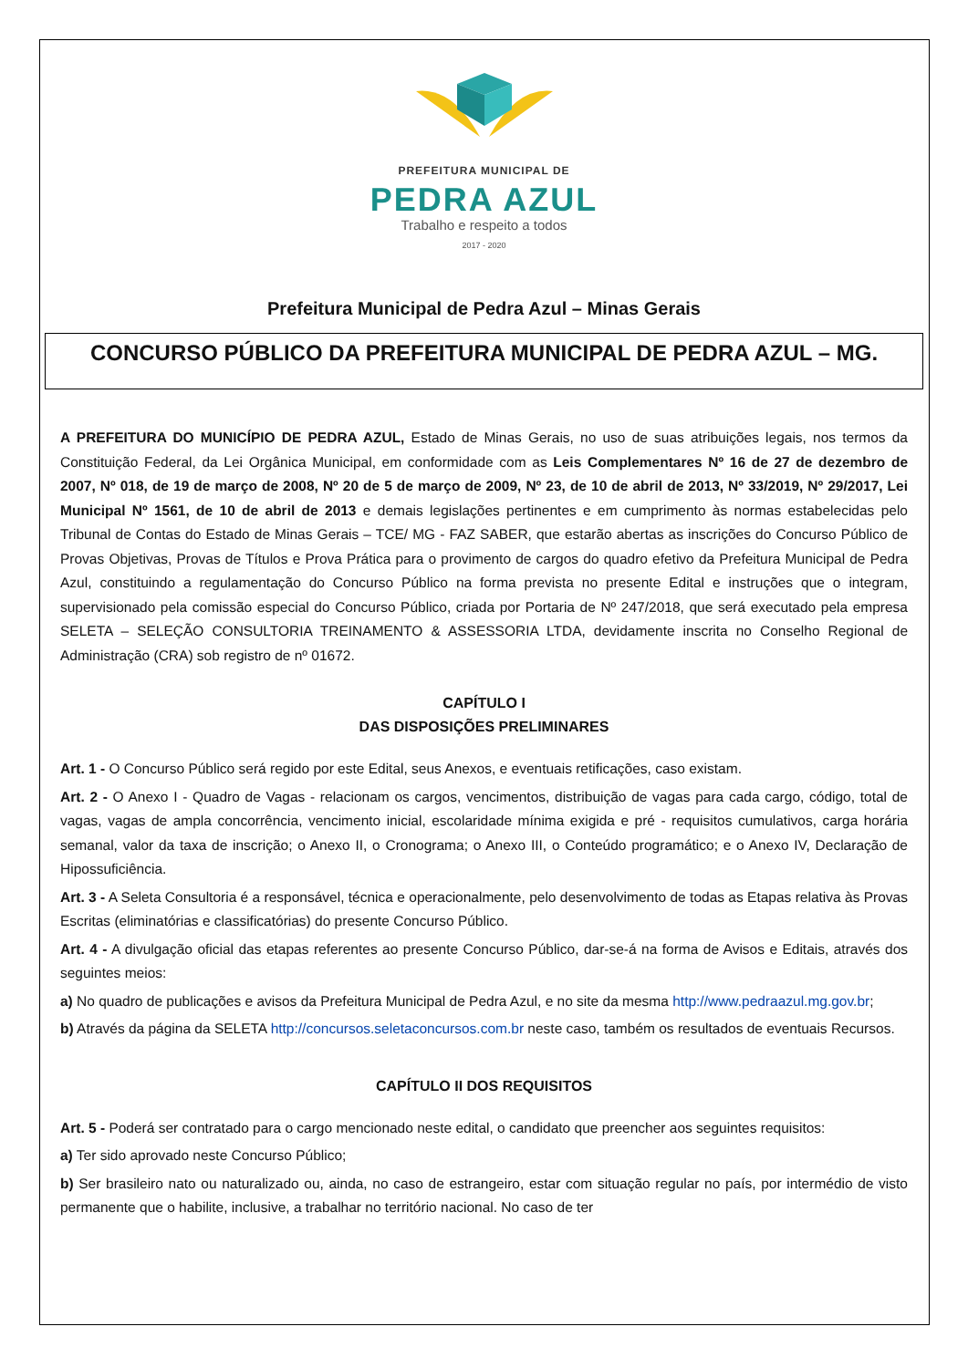PREFEITURA MUNICIPAL DE
PEDRA AZUL
Trabalho e respeito a todos
2017 - 2020
Prefeitura Municipal de Pedra Azul – Minas Gerais
CONCURSO PÚBLICO DA PREFEITURA MUNICIPAL DE PEDRA AZUL – MG.
A PREFEITURA DO MUNICÍPIO DE PEDRA AZUL, Estado de Minas Gerais, no uso de suas atribuições legais, nos termos da Constituição Federal, da Lei Orgânica Municipal, em conformidade com as Leis Complementares Nº 16 de 27 de dezembro de 2007, Nº 018, de 19 de março de 2008, Nº 20 de 5 de março de 2009, Nº 23, de 10 de abril de 2013, Nº 33/2019, Nº 29/2017, Lei Municipal Nº 1561, de 10 de abril de 2013 e demais legislações pertinentes e em cumprimento às normas estabelecidas pelo Tribunal de Contas do Estado de Minas Gerais – TCE/ MG - FAZ SABER, que estarão abertas as inscrições do Concurso Público de Provas Objetivas, Provas de Títulos e Prova Prática para o provimento de cargos do quadro efetivo da Prefeitura Municipal de Pedra Azul, constituindo a regulamentação do Concurso Público na forma prevista no presente Edital e instruções que o integram, supervisionado pela comissão especial do Concurso Público, criada por Portaria de Nº 247/2018, que será executado pela empresa SELETA – SELEÇÃO CONSULTORIA TREINAMENTO & ASSESSORIA LTDA, devidamente inscrita no Conselho Regional de Administração (CRA) sob registro de nº 01672.
CAPÍTULO I
DAS DISPOSIÇÕES PRELIMINARES
Art. 1 - O Concurso Público será regido por este Edital, seus Anexos, e eventuais retificações, caso existam.
Art. 2 - O Anexo I - Quadro de Vagas - relacionam os cargos, vencimentos, distribuição de vagas para cada cargo, código, total de vagas, vagas de ampla concorrência, vencimento inicial, escolaridade mínima exigida e pré - requisitos cumulativos, carga horária semanal, valor da taxa de inscrição; o Anexo II, o Cronograma; o Anexo III, o Conteúdo programático; e o Anexo IV, Declaração de Hipossuficiência.
Art. 3 - A Seleta Consultoria é a responsável, técnica e operacionalmente, pelo desenvolvimento de todas as Etapas relativa às Provas Escritas (eliminatórias e classificatórias) do presente Concurso Público.
Art. 4 - A divulgação oficial das etapas referentes ao presente Concurso Público, dar-se-á na forma de Avisos e Editais, através dos seguintes meios:
a) No quadro de publicações e avisos da Prefeitura Municipal de Pedra Azul, e no site da mesma http://www.pedraazul.mg.gov.br;
b) Através da página da SELETA http://concursos.seletaconcursos.com.br neste caso, também os resultados de eventuais Recursos.
CAPÍTULO II DOS REQUISITOS
Art. 5 - Poderá ser contratado para o cargo mencionado neste edital, o candidato que preencher aos seguintes requisitos:
a) Ter sido aprovado neste Concurso Público;
b) Ser brasileiro nato ou naturalizado ou, ainda, no caso de estrangeiro, estar com situação regular no país, por intermédio de visto permanente que o habilite, inclusive, a trabalhar no território nacional. No caso de ter